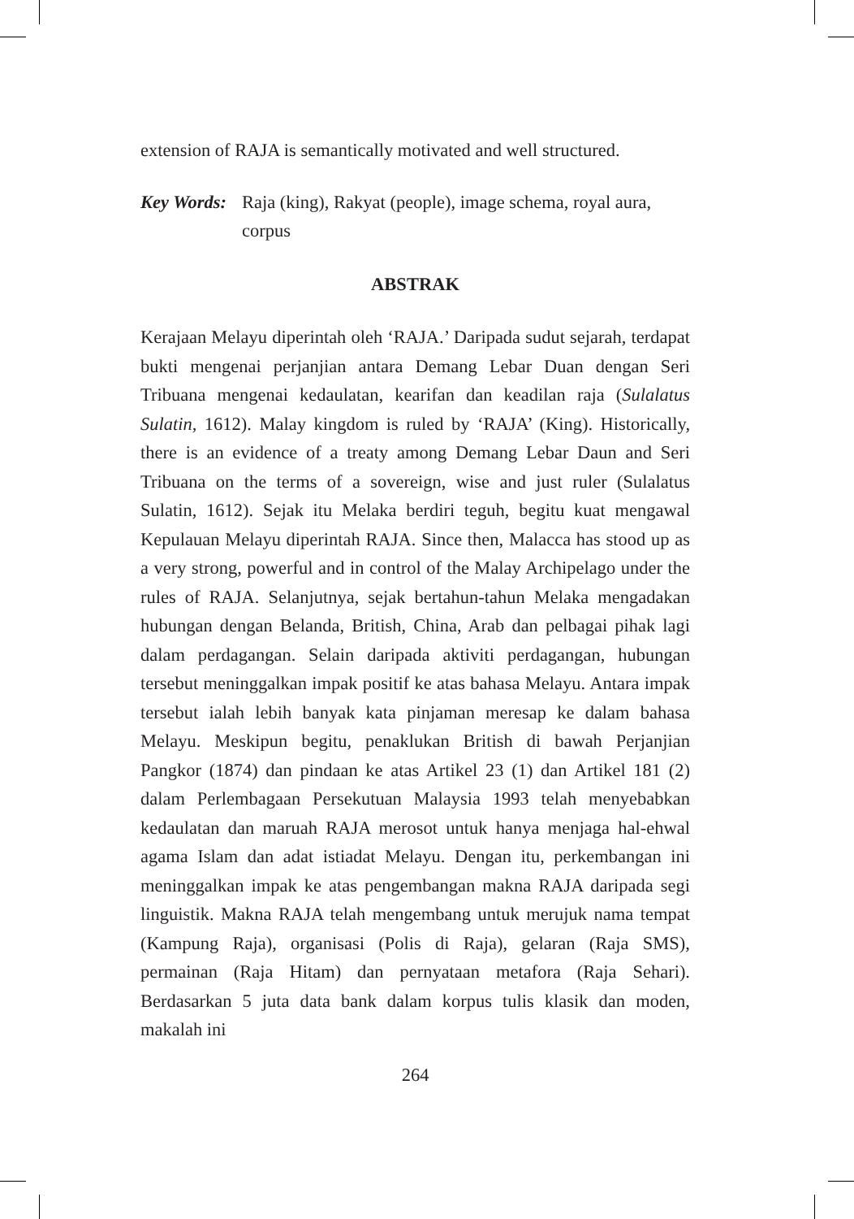extension of RAJA is semantically motivated and well structured.
Key Words: Raja (king), Rakyat (people), image schema, royal aura, corpus
ABSTRAK
Kerajaan Melayu diperintah oleh ‘RAJA.’ Daripada sudut sejarah, terdapat bukti mengenai perjanjian antara Demang Lebar Duan dengan Seri Tribuana mengenai kedaulatan, kearifan dan keadilan raja (Sulalatus Sulatin, 1612). Malay kingdom is ruled by ‘RAJA’ (King). Historically, there is an evidence of a treaty among Demang Lebar Daun and Seri Tribuana on the terms of a sovereign, wise and just ruler (Sulalatus Sulatin, 1612). Sejak itu Melaka berdiri teguh, begitu kuat mengawal Kepulauan Melayu diperintah RAJA. Since then, Malacca has stood up as a very strong, powerful and in control of the Malay Archipelago under the rules of RAJA. Selanjutnya, sejak bertahun-tahun Melaka mengadakan hubungan dengan Belanda, British, China, Arab dan pelbagai pihak lagi dalam perdagangan. Selain daripada aktiviti perdagangan, hubungan tersebut meninggalkan impak positif ke atas bahasa Melayu. Antara impak tersebut ialah lebih banyak kata pinjaman meresap ke dalam bahasa Melayu. Meskipun begitu, penaklukan British di bawah Perjanjian Pangkor (1874) dan pindaan ke atas Artikel 23 (1) dan Artikel 181 (2) dalam Perlembagaan Persekutuan Malaysia 1993 telah menyebabkan kedaulatan dan maruah RAJA merosot untuk hanya menjaga hal-ehwal agama Islam dan adat istiadat Melayu. Dengan itu, perkembangan ini meninggalkan impak ke atas pengembangan makna RAJA daripada segi linguistik. Makna RAJA telah mengembang untuk merujuk nama tempat (Kampung Raja), organisasi (Polis di Raja), gelaran (Raja SMS), permainan (Raja Hitam) dan pernyataan metafora (Raja Sehari). Berdasarkan 5 juta data bank dalam korpus tulis klasik dan moden, makalah ini
264